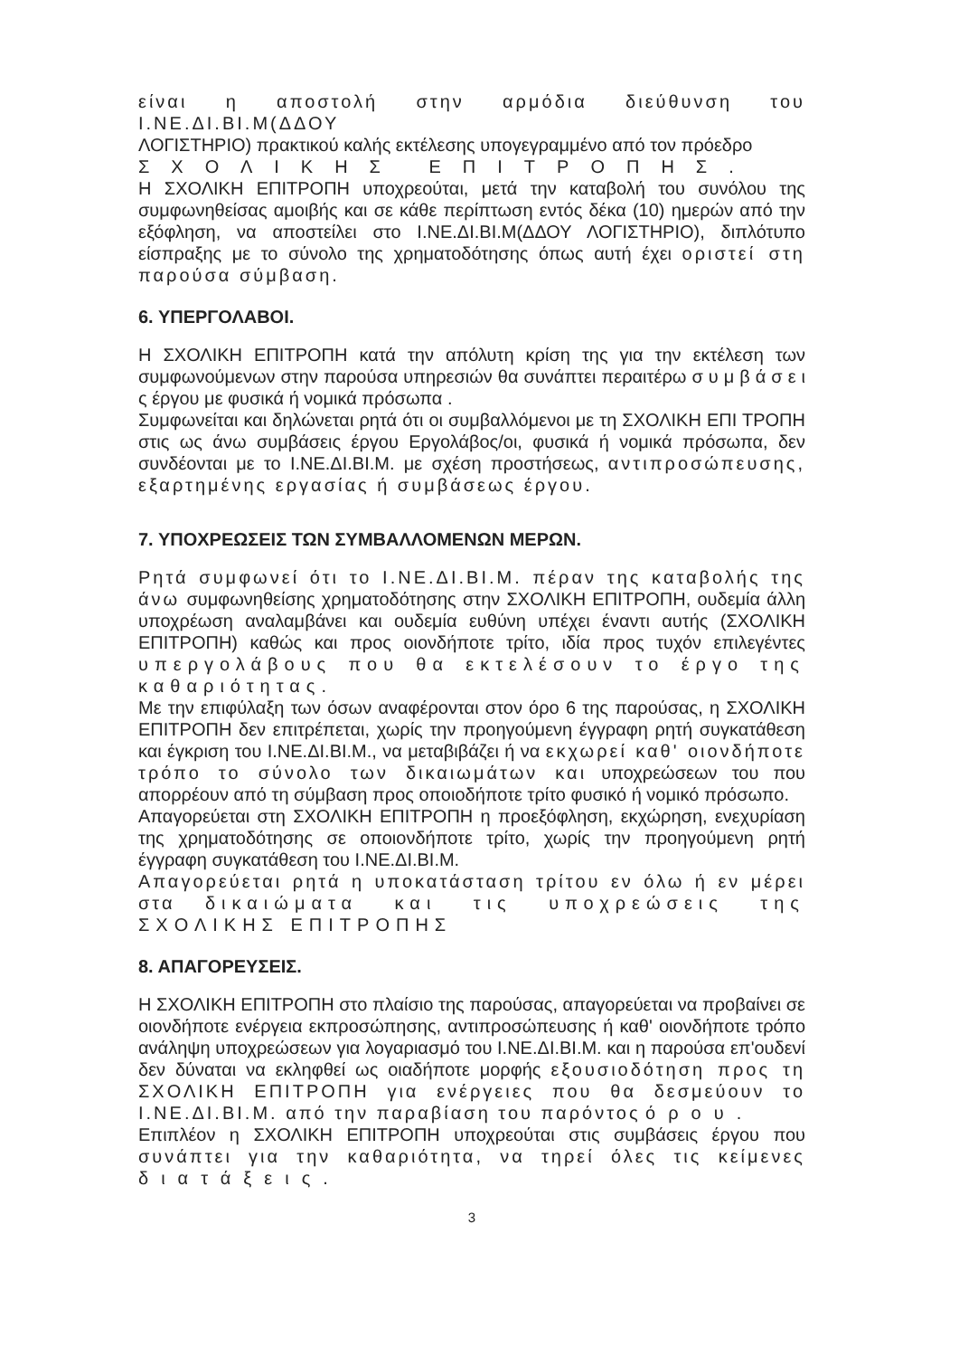είναι η αποστολή στην αρμόδια διεύθυνση του Ι.ΝΕ.ΔΙ.ΒΙ.Μ(ΔΔΟΥ
ΛΟΓΙΣΤΗΡΙΟ) πρακτικού καλής εκτέλεσης υπογεγραμμένο από τον πρόεδρο
ΣΧΟΛΙΚΗΣ ΕΠΙΤΡΟΠΗΣ.
Η ΣΧΟΛΙΚΗ ΕΠΙΤΡΟΠΗ υποχρεούται, μετά την καταβολή του συνόλου της συμφωνηθείσας αμοιβής και σε κάθε περίπτωση εντός δέκα (10) ημερών από την εξόφληση, να αποστείλει στο Ι.ΝΕ.ΔΙ.ΒΙ.Μ(ΔΔΟΥ ΛΟΓΙΣΤΗΡΙΟ), διπλότυπο είσπραξης με το σύνολο της χρηματοδότησης όπως αυτή έχει οριστεί στη παρούσα σύμβαση.
6. ΥΠΕΡΓΟΛΑΒΟΙ.
Η ΣΧΟΛΙΚΗ ΕΠΙΤΡΟΠΗ κατά την απόλυτη κρίση της για την εκτέλεση των συμφωνούμενων στην παρούσα υπηρεσιών θα συνάπτει περαιτέρω σ υ μ β ά σ ε ι ς έργου με φυσικά ή νομικά πρόσωπα .
Συμφωνείται και δηλώνεται ρητά ότι οι συμβαλλόμενοι με τη ΣΧΟΛΙΚΗ ΕΠΙ ΤΡΟΠΗ στις ως άνω συμβάσεις έργου Εργολάβος/οι, φυσικά ή νομικά πρόσωπα, δεν συνδέονται με το Ι.ΝΕ.ΔΙ.ΒΙ.Μ. με σχέση προστήσεως, αντιπροσώπευσης, εξαρτημένης εργασίας ή συμβάσεως έργου.
7. ΥΠΟΧΡΕΩΣΕΙΣ ΤΩΝ ΣΥΜΒΑΛΛΟΜΕΝΩΝ ΜΕΡΩΝ.
Ρητά συμφωνεί ότι το Ι.ΝΕ.ΔΙ.ΒΙ.Μ. πέραν της καταβολής της άνω συμφωνηθείσης χρηματοδότησης στην ΣΧΟΛΙΚΗ ΕΠΙΤΡΟΠΗ, ουδεμία άλλη υποχρέωση αναλαμβάνει και ουδεμία ευθύνη υπέχει έναντι αυτής (ΣΧΟΛΙΚΗ ΕΠΙΤΡΟΠΗ) καθώς και προς οιονδήποτε τρίτο, ιδία προς τυχόν επιλεγέντες υπεργολάβους που θα εκτελέσουν το έργο της καθαριότητας.
Με την επιφύλαξη των όσων αναφέρονται στον όρο 6 της παρούσας, η ΣΧΟΛΙΚΗ ΕΠΙΤΡΟΠΗ δεν επιτρέπεται, χωρίς την προηγούμενη έγγραφη ρητή συγκατάθεση και έγκριση του Ι.ΝΕ.ΔΙ.ΒΙ.Μ., να μεταβιβάζει ή να εκχωρεί καθ' οιονδήποτε τρόπο το σύνολο των δικαιωμάτων και υποχρεώσεων του που απορρέουν από τη σύμβαση προς οποιοδήποτε τρίτο φυσικό ή νομικό πρόσωπο.
Απαγορεύεται στη ΣΧΟΛΙΚΗ ΕΠΙΤΡΟΠΗ η προεξόφληση, εκχώρηση, ενεχυρίαση της χρηματοδότησης σε οποιονδήποτε τρίτο, χωρίς την προηγούμενη ρητή έγγραφη συγκατάθεση του Ι.ΝΕ.ΔΙ.ΒΙ.Μ.
Απαγορεύεται ρητά η υποκατάσταση τρίτου εν όλω ή εν μέρει στα δικαιώματα και τις υποχρεώσεις της ΣΧΟΛΙΚΗΣ ΕΠΙΤΡΟΠΗΣ
8. ΑΠΑΓΟΡΕΥΣΕΙΣ.
Η ΣΧΟΛΙΚΗ ΕΠΙΤΡΟΠΗ στο πλαίσιο της παρούσας, απαγορεύεται να προβαίνει σε οιονδήποτε ενέργεια εκπροσώπησης, αντιπροσώπευσης ή καθ' οιονδήποτε τρόπο ανάληψη υποχρεώσεων για λογαριασμό του Ι.ΝΕ.ΔΙ.ΒΙ.Μ. και η παρούσα επ'ουδενί δεν δύναται να εκληφθεί ως οιαδήποτε μορφής εξουσιοδότηση προς τη ΣΧΟΛΙΚΗ ΕΠΙΤΡΟΠΗ για ενέργειες που θα δεσμεύουν το Ι.ΝΕ.ΔΙ.ΒΙ.Μ. από την παραβίαση του παρόντος όρου.
Επιπλέον η ΣΧΟΛΙΚΗ ΕΠΙΤΡΟΠΗ υποχρεούται στις συμβάσεις έργου που συνάπτει για την καθαριότητα, να τηρεί όλες τις κείμενες διατάξεις.
3